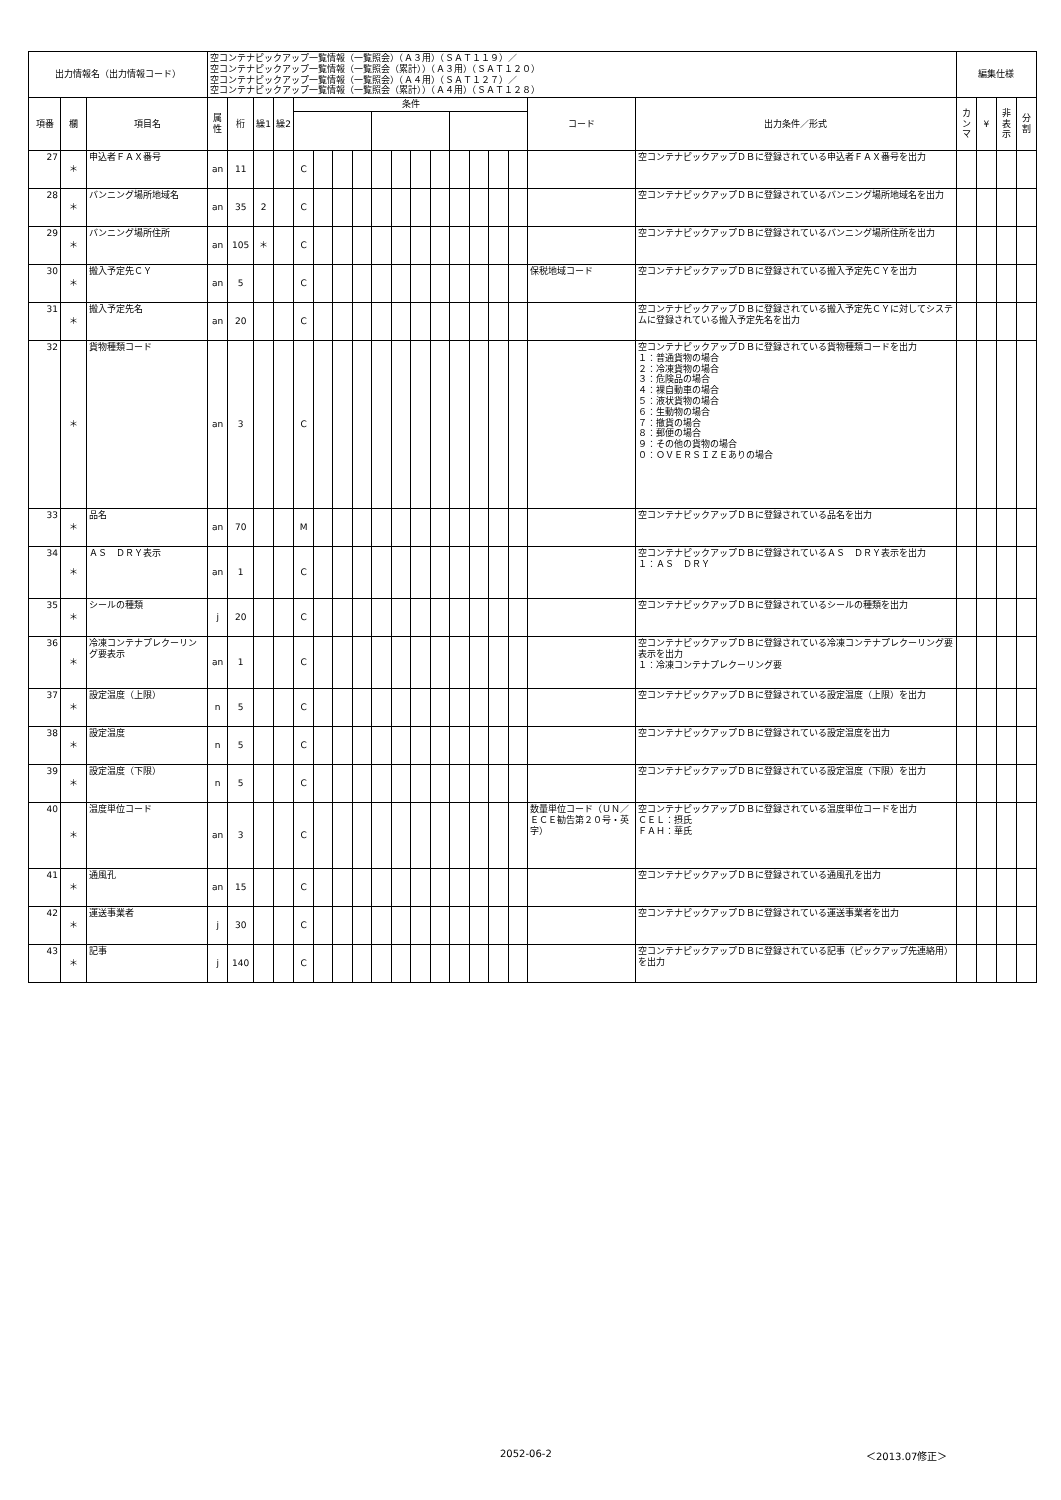| 出力情報名（出力情報コード） | | | 空コンテナピックアップ一覧情報（一覧照会）（Ａ３用）（ＳＡＴ１１９）／ 空コンテナピックアップ一覧情報（一覧照会（累計））（Ａ３用）（ＳＡＴ１２０） 空コンテナピックアップ一覧情報（一覧照会）（Ａ４用）（ＳＡＴ１２７）／ 空コンテナピックアップ一覧情報（一覧照会（累計））（Ａ４用）（ＳＡＴ１２８） | | | | | | | | | | | | | | | | | | 編集仕様 | | | |
| 項番 | 欄 | 項目名 | 属性 | 桁 | 繰1 | 繰2 | 条件 | | | | | | | | | | | | コード | 出力条件／形式 | カンマ | ¥ | 非表示 | 分割 |
| 27 | ＊ | 申込者ＦＡＸ番号 | an | 11 | | | C | | | | | | | | | | | | | 空コンテナピックアップＤＢに登録されている申込者ＦＡＸ番号を出力 | | | | |
| 28 | ＊ | バンニング場所地域名 | an | 35 | 2 | | C | | | | | | | | | | | | | 空コンテナピックアップＤＢに登録されているバンニング場所地域名を出力 | | | | |
| 29 | ＊ | バンニング場所住所 | an | 105 | ＊ | | C | | | | | | | | | | | | | 空コンテナピックアップＤＢに登録されているバンニング場所住所を出力 | | | | |
| 30 | ＊ | 搬入予定先ＣＹ | an | 5 | | | C | | | | | | | | | | | | 保税地域コード | 空コンテナピックアップＤＢに登録されている搬入予定先ＣＹを出力 | | | | |
| 31 | ＊ | 搬入予定先名 | an | 20 | | | C | | | | | | | | | | | | | 空コンテナピックアップＤＢに登録されている搬入予定先ＣＹに対してシステムに登録されている搬入予定先名を出力 | | | | |
| 32 | ＊ | 貨物種類コード | an | 3 | | | C | | | | | | | | | | | | | 空コンテナピックアップＤＢに登録されている貨物種類コードを出力 １：普通貨物の場合 ２：冷凍貨物の場合 ３：危険品の場合 ４：裸自動車の場合 ５：液状貨物の場合 ６：生動物の場合 ７：撤貨の場合 ８：郵便の場合 ９：その他の貨物の場合 ０：ＯＶＥＲＳＩＺＥありの場合 | | | | |
| 33 | ＊ | 品名 | an | 70 | | | M | | | | | | | | | | | | | 空コンテナピックアップＤＢに登録されている品名を出力 | | | | |
| 34 | ＊ | ＡＳ ＤＲＹ表示 | an | 1 | | | C | | | | | | | | | | | | | 空コンテナピックアップＤＢに登録されているＡＳ ＤＲＹ表示を出力 １：ＡＳ ＤＲＹ | | | | |
| 35 | ＊ | シールの種類 | j | 20 | | | C | | | | | | | | | | | | | 空コンテナピックアップＤＢに登録されているシールの種類を出力 | | | | |
| 36 | ＊ | 冷凍コンテナプレクーリング要表示 | an | 1 | | | C | | | | | | | | | | | | | 空コンテナピックアップＤＢに登録されている冷凍コンテナプレクーリング要表示を出力 １：冷凍コンテナプレクーリング要 | | | | |
| 37 | ＊ | 設定温度（上限） | n | 5 | | | C | | | | | | | | | | | | | 空コンテナピックアップＤＢに登録されている設定温度（上限）を出力 | | | | |
| 38 | ＊ | 設定温度 | n | 5 | | | C | | | | | | | | | | | | | 空コンテナピックアップＤＢに登録されている設定温度を出力 | | | | |
| 39 | ＊ | 設定温度（下限） | n | 5 | | | C | | | | | | | | | | | | | 空コンテナピックアップＤＢに登録されている設定温度（下限）を出力 | | | | |
| 40 | ＊ | 温度単位コード | an | 3 | | | C | | | | | | | | | | | | 数量単位コード（ＵＮ／ＥＣＥ勧告第２０号・英字） | 空コンテナピックアップＤＢに登録されている温度単位コードを出力 ＣＥＬ：摂氏 ＦＡＨ：華氏 | | | | |
| 41 | ＊ | 通風孔 | an | 15 | | | C | | | | | | | | | | | | | 空コンテナピックアップＤＢに登録されている通風孔を出力 | | | | |
| 42 | ＊ | 運送事業者 | j | 30 | | | C | | | | | | | | | | | | | 空コンテナピックアップＤＢに登録されている運送事業者を出力 | | | | |
| 43 | ＊ | 記事 | j | 140 | | | C | | | | | | | | | | | | | 空コンテナピックアップＤＢに登録されている記事（ピックアップ先連絡用）を出力 | | | | |
2052-06-2 ＜2013.07修正＞